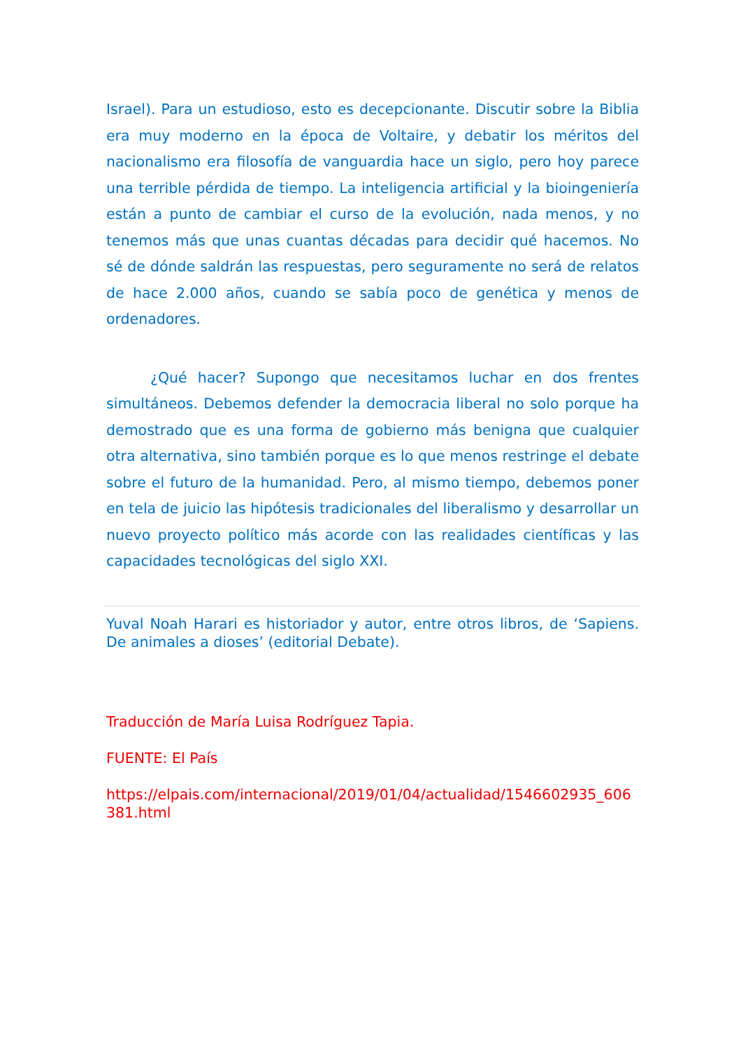Israel). Para un estudioso, esto es decepcionante. Discutir sobre la Biblia era muy moderno en la época de Voltaire, y debatir los méritos del nacionalismo era filosofía de vanguardia hace un siglo, pero hoy parece una terrible pérdida de tiempo. La inteligencia artificial y la bioingeniería están a punto de cambiar el curso de la evolución, nada menos, y no tenemos más que unas cuantas décadas para decidir qué hacemos. No sé de dónde saldrán las respuestas, pero seguramente no será de relatos de hace 2.000 años, cuando se sabía poco de genética y menos de ordenadores.
¿Qué hacer? Supongo que necesitamos luchar en dos frentes simultáneos. Debemos defender la democracia liberal no solo porque ha demostrado que es una forma de gobierno más benigna que cualquier otra alternativa, sino también porque es lo que menos restringe el debate sobre el futuro de la humanidad. Pero, al mismo tiempo, debemos poner en tela de juicio las hipótesis tradicionales del liberalismo y desarrollar un nuevo proyecto político más acorde con las realidades científicas y las capacidades tecnológicas del siglo XXI.
Yuval Noah Harari es historiador y autor, entre otros libros, de ‘Sapiens. De animales a dioses’ (editorial Debate).
Traducción de María Luisa Rodríguez Tapia.
FUENTE: El País
https://elpais.com/internacional/2019/01/04/actualidad/1546602935_606381.html